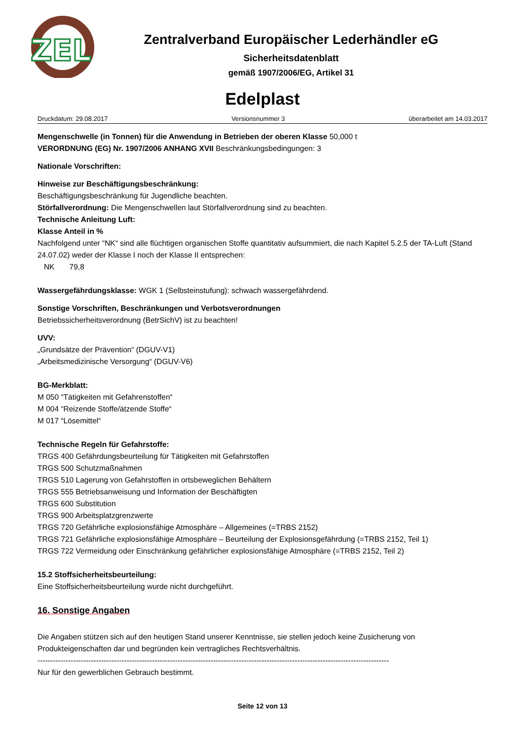ZEL
Zentralverband Europäischer Lederhändler eG
Sicherheitsdatenblatt
gemäß 1907/2006/EG, Artikel 31
Edelplast
Druckdatum: 29.08.2017 Versionsnummer 3 überarbeitet am 14.03.2017
Mengenschwelle (in Tonnen) für die Anwendung in Betrieben der oberen Klasse 50,000 t
VERORDNUNG (EG) Nr. 1907/2006 ANHANG XVII Beschränkungsbedingungen: 3
Nationale Vorschriften:
Hinweise zur Beschäftigungsbeschränkung:
Beschäftigungsbeschränkung für Jugendliche beachten.
Störfallverordnung: Die Mengenschwellen laut Störfallverordnung sind zu beachten.
Technische Anleitung Luft:
Klasse Anteil in %
Nachfolgend unter “NK“ sind alle flüchtigen organischen Stoffe quantitativ aufsummiert, die nach Kapitel 5.2.5 der TA-Luft (Stand 24.07.02) weder der Klasse I noch der Klasse II entsprechen:
NK 79,8
Wassergefährdungsklasse: WGK 1 (Selbsteinstufung): schwach wassergefährdend.
Sonstige Vorschriften, Beschränkungen und Verbotsverordnungen
Betriebssicherheitsverordnung (BetrSichV) ist zu beachten!
UVV:
„Grundsätze der Prävention“ (DGUV-V1)
„Arbeitsmedizinische Versorgung“ (DGUV-V6)
BG-Merkblatt:
M 050 “Tätigkeiten mit Gefahrenstoffen“
M 004 “Reizende Stoffe/ätzende Stoffe“
M 017 “Lösemittel“
Technische Regeln für Gefahrstoffe:
TRGS 400 Gefährdungsbeurteilung für Tätigkeiten mit Gefahrstoffen
TRGS 500 Schutzmaßnahmen
TRGS 510 Lagerung von Gefahrstoffen in ortsbeweglichen Behältern
TRGS 555 Betriebsanweisung und Information der Beschäftigten
TRGS 600 Substitution
TRGS 900 Arbeitsplatzgrenzwerte
TRGS 720 Gefährliche explosionsfähige Atmosphäre – Allgemeines (=TRBS 2152)
TRGS 721 Gefährliche explosionsfähige Atmosphäre – Beurteilung der Explosionsgefährdung (=TRBS 2152, Teil 1)
TRGS 722 Vermeidung oder Einschränkung gefährlicher explosionsfähige Atmosphäre (=TRBS 2152, Teil 2)
15.2 Stoffsicherheitsbeurteilung:
Eine Stoffsicherheitsbeurteilung wurde nicht durchgeführt.
16. Sonstige Angaben
Die Angaben stützen sich auf den heutigen Stand unserer Kenntnisse, sie stellen jedoch keine Zusicherung von Produkteigenschaften dar und begründen kein vertragliches Rechtsverhältnis.
------------------------------------------------------------------------------------------------------------------------------------------
Nur für den gewerblichen Gebrauch bestimmt.
Seite 12 von 13